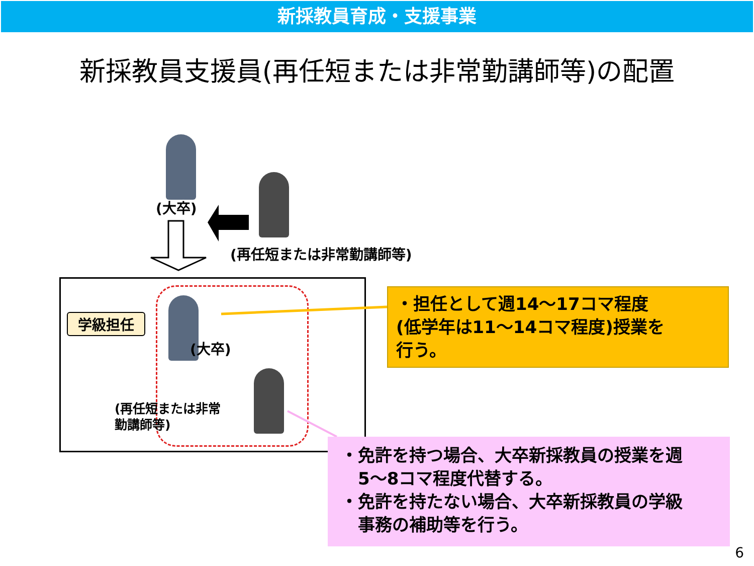新採教員育成・支援事業
新採教員支援員(再任短または非常勤講師等)の配置
(大卒)
(再任短または非常勤講師等)
学級担任
(大卒)
(再任短または非常
勤講師等)
・担任として週14～17コマ程度
(低学年は11～14コマ程度)授業を
行う。
・免許を持つ場合、大卒新採教員の授業を週
　5～8コマ程度代替する。
・免許を持たない場合、大卒新採教員の学級
　事務の補助等を行う。
6